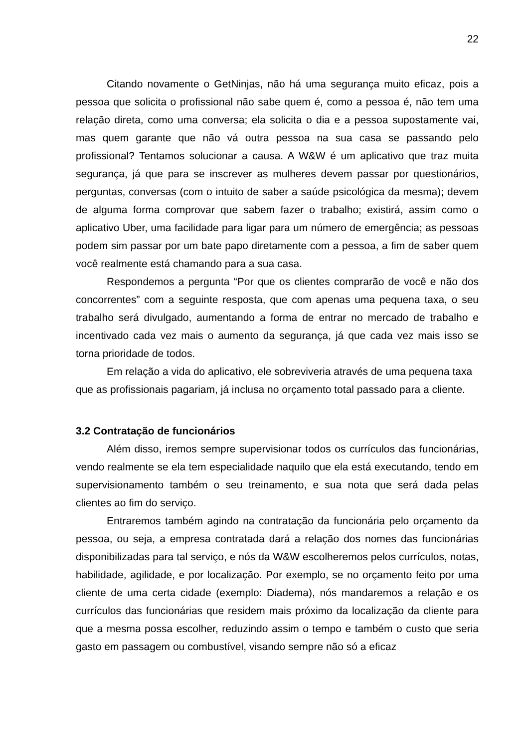22
Citando novamente o GetNinjas, não há uma segurança muito eficaz, pois a pessoa que solicita o profissional não sabe quem é, como a pessoa é, não tem uma relação direta, como uma conversa; ela solicita o dia e a pessoa supostamente vai, mas quem garante que não vá outra pessoa na sua casa se passando pelo profissional? Tentamos solucionar a causa. A W&W é um aplicativo que traz muita segurança, já que para se inscrever as mulheres devem passar por questionários, perguntas, conversas (com o intuito de saber a saúde psicológica da mesma); devem de alguma forma comprovar que sabem fazer o trabalho; existirá, assim como o aplicativo Uber, uma facilidade para ligar para um número de emergência; as pessoas podem sim passar por um bate papo diretamente com a pessoa, a fim de saber quem você realmente está chamando para a sua casa.
Respondemos a pergunta “Por que os clientes comprarão de você e não dos concorrentes” com a seguinte resposta, que com apenas uma pequena taxa, o seu trabalho será divulgado, aumentando a forma de entrar no mercado de trabalho e incentivado cada vez mais o aumento da segurança, já que cada vez mais isso se torna prioridade de todos.
Em relação a vida do aplicativo, ele sobreviveria através de uma pequena taxa que as profissionais pagariam, já inclusa no orçamento total passado para a cliente.
3.2 Contratação de funcionários
Além disso, iremos sempre supervisionar todos os currículos das funcionárias, vendo realmente se ela tem especialidade naquilo que ela está executando, tendo em supervisionamento também o seu treinamento, e sua nota que será dada pelas clientes ao fim do serviço.
Entraremos também agindo na contratação da funcionária pelo orçamento da pessoa, ou seja, a empresa contratada dará a relação dos nomes das funcionárias disponibilizadas para tal serviço, e nós da W&W escolheremos pelos currículos, notas, habilidade, agilidade, e por localização. Por exemplo, se no orçamento feito por uma cliente de uma certa cidade (exemplo: Diadema), nós mandaremos a relação e os currículos das funcionárias que residem mais próximo da localização da cliente para que a mesma possa escolher, reduzindo assim o tempo e também o custo que seria gasto em passagem ou combustível, visando sempre não só a eficaz